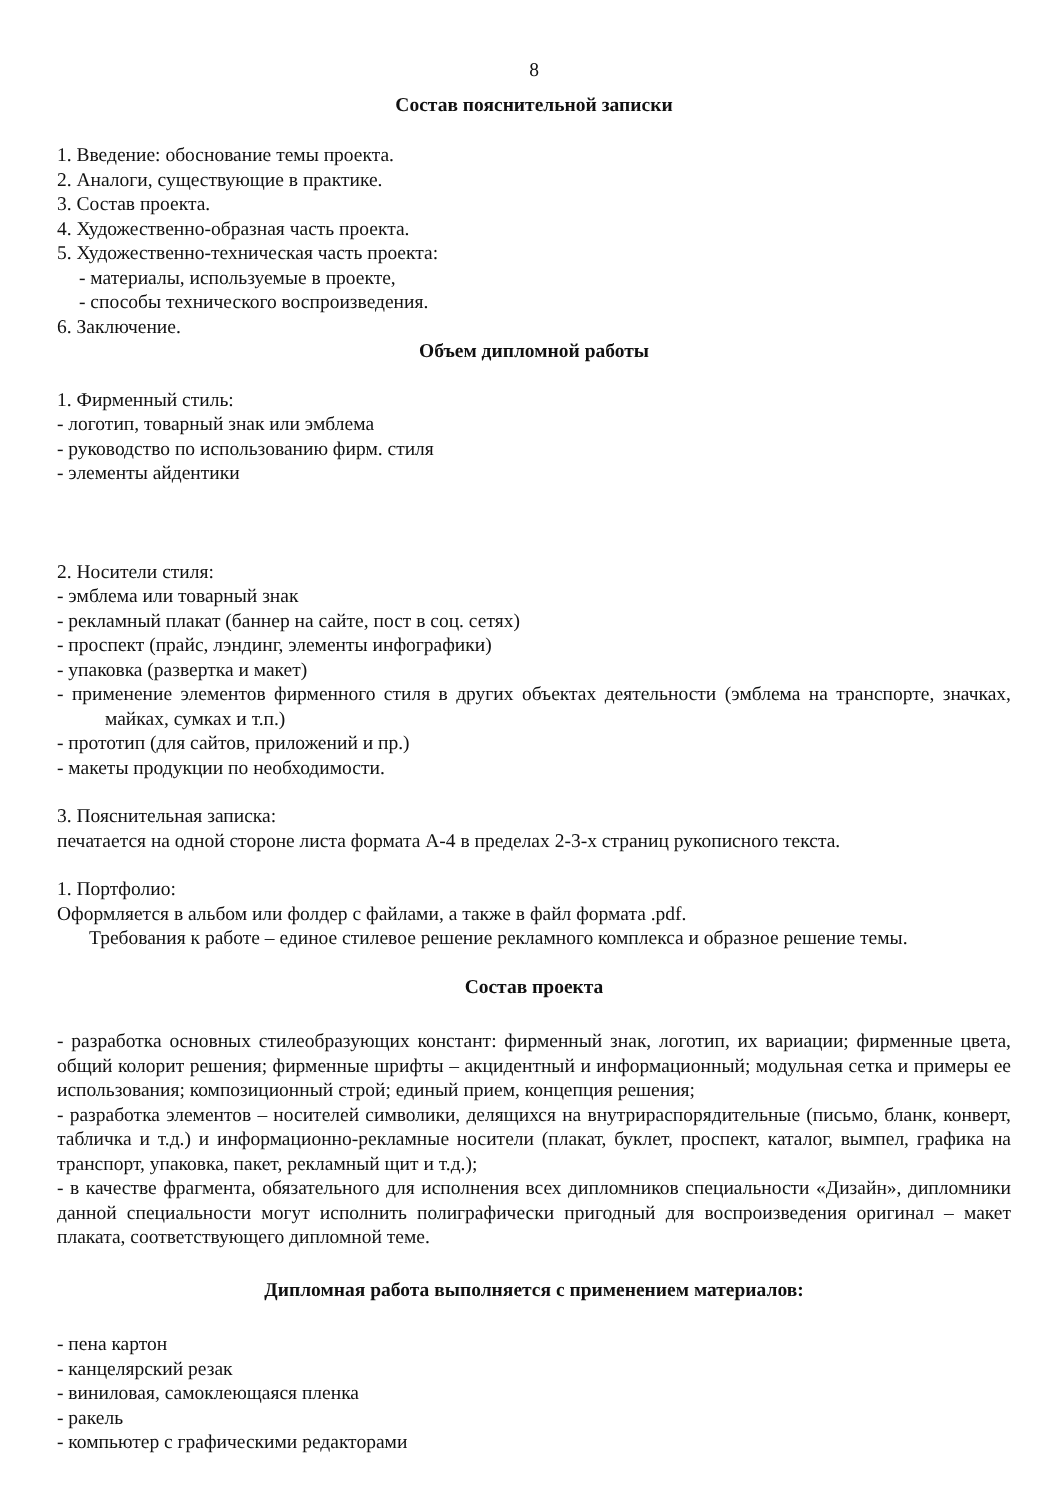8
Состав пояснительной записки
1. Введение: обоснование темы проекта.
2. Аналоги, существующие в практике.
3. Состав проекта.
4. Художественно-образная часть проекта.
5. Художественно-техническая часть проекта:
- материалы, используемые в проекте,
- способы технического воспроизведения.
6. Заключение.
Объем дипломной работы
1. Фирменный стиль:
- логотип, товарный знак или эмблема
- руководство по использованию фирм. стиля
- элементы айдентики
2. Носители стиля:
- эмблема или товарный знак
- рекламный плакат (баннер на сайте, пост в соц. сетях)
- проспект (прайс, лэндинг, элементы инфографики)
- упаковка (развертка и макет)
- применение элементов фирменного стиля в других объектах деятельности (эмблема на транспорте, значках, майках, сумках и т.п.)
- прототип (для сайтов, приложений и пр.)
- макеты продукции по необходимости.
3. Пояснительная записка:
печатается на одной стороне листа формата А-4 в пределах 2-3-х страниц рукописного текста.
1. Портфолио:
Оформляется в альбом или фолдер с файлами, а также в файл формата .pdf.
Требования к работе – единое стилевое решение рекламного комплекса и образное решение темы.
Состав проекта
- разработка основных стилеобразующих констант: фирменный знак, логотип, их вариации; фирменные цвета, общий колорит решения; фирменные шрифты – акцидентный и информационный; модульная сетка и примеры ее использования; композиционный строй; единый прием, концепция решения;
- разработка элементов – носителей символики, делящихся на внутрираспорядительные (письмо, бланк, конверт, табличка и т.д.) и информационно-рекламные носители (плакат, буклет, проспект, каталог, вымпел, графика на транспорт, упаковка, пакет, рекламный щит и т.д.);
- в качестве фрагмента, обязательного для исполнения всех дипломников специальности «Дизайн», дипломники данной специальности могут исполнить полиграфически пригодный для воспроизведения оригинал – макет плаката, соответствующего дипломной теме.
Дипломная работа выполняется с применением материалов:
- пена картон
- канцелярский резак
- виниловая, самоклеющаяся пленка
- ракель
- компьютер с графическими редакторами